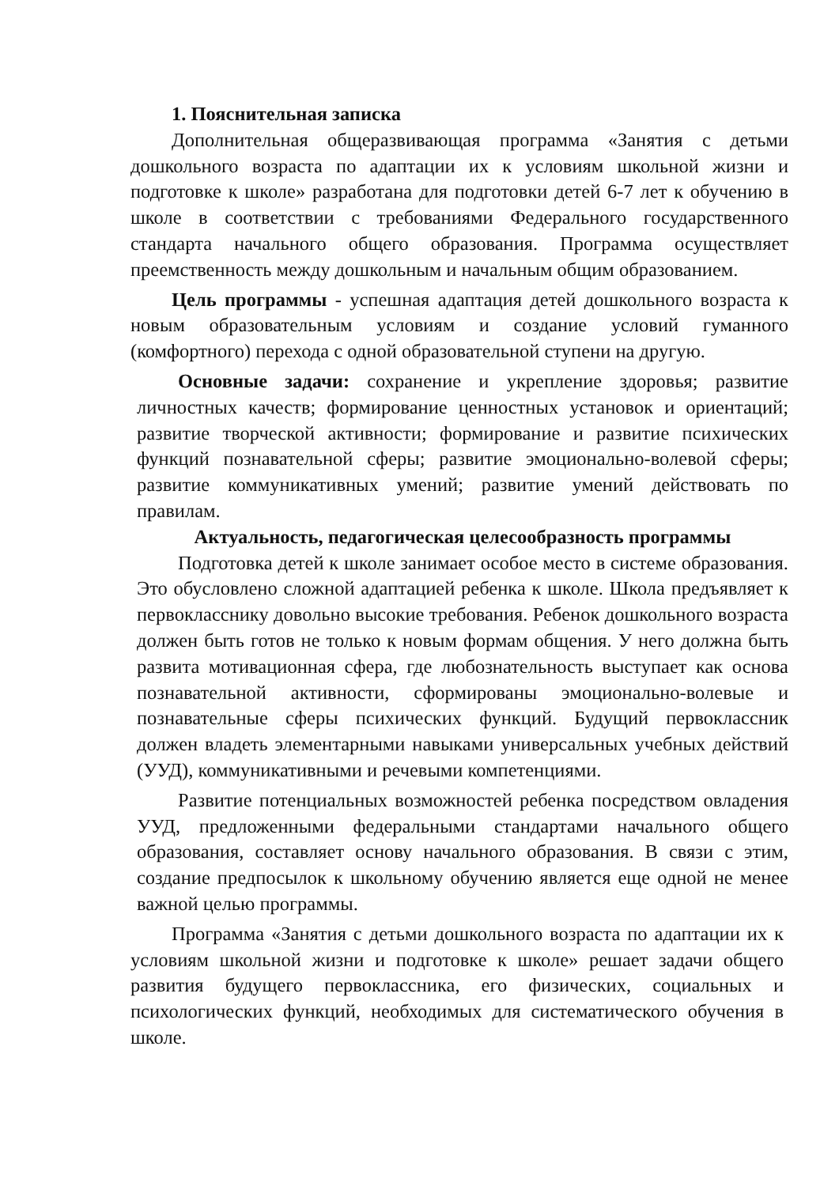1. Пояснительная записка
Дополнительная общеразвивающая программа «Занятия с детьми дошкольного возраста по адаптации их к условиям школьной жизни и подготовке к школе» разработана для подготовки детей 6-7 лет к обучению в школе в соответствии с требованиями Федерального государственного стандарта начального общего образования. Программа осуществляет преемственность между дошкольным и начальным общим образованием.
Цель программы - успешная адаптация детей дошкольного возраста к новым образовательным условиям и создание условий гуманного (комфортного) перехода с одной образовательной ступени на другую.
Основные задачи: сохранение и укрепление здоровья; развитие личностных качеств; формирование ценностных установок и ориентаций; развитие творческой активности; формирование и развитие психических функций познавательной сферы; развитие эмоционально-волевой сферы; развитие коммуникативных умений; развитие умений действовать по правилам.
Актуальность, педагогическая целесообразность программы
Подготовка детей к школе занимает особое место в системе образования. Это обусловлено сложной адаптацией ребенка к школе. Школа предъявляет к первокласснику довольно высокие требования. Ребенок дошкольного возраста должен быть готов не только к новым формам общения. У него должна быть развита мотивационная сфера, где любознательность выступает как основа познавательной активности, сформированы эмоционально-волевые и познавательные сферы психических функций. Будущий первоклассник должен владеть элементарными навыками универсальных учебных действий (УУД), коммуникативными и речевыми компетенциями.
Развитие потенциальных возможностей ребенка посредством овладения УУД, предложенными федеральными стандартами начального общего образования, составляет основу начального образования. В связи с этим, создание предпосылок к школьному обучению является еще одной не менее важной целью программы.
Программа «Занятия с детьми дошкольного возраста по адаптации их к условиям школьной жизни и подготовке к школе» решает задачи общего развития будущего первоклассника, его физических, социальных и психологических функций, необходимых для систематического обучения в школе.